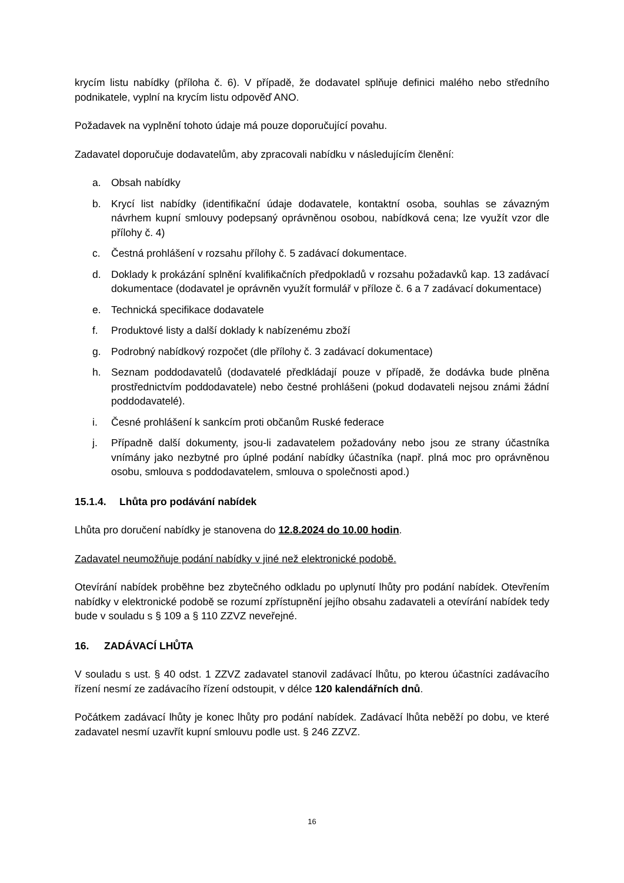krycím listu nabídky (příloha č. 6). V případě, že dodavatel splňuje definici malého nebo středního podnikatele, vyplní na krycím listu odpověď ANO.
Požadavek na vyplnění tohoto údaje má pouze doporučující povahu.
Zadavatel doporučuje dodavatelům, aby zpracovali nabídku v následujícím členění:
a. Obsah nabídky
b. Krycí list nabídky (identifikační údaje dodavatele, kontaktní osoba, souhlas se závazným návrhem kupní smlouvy podepsaný oprávněnou osobou, nabídková cena; lze využít vzor dle přílohy č. 4)
c. Čestná prohlášení v rozsahu přílohy č. 5 zadávací dokumentace.
d. Doklady k prokázání splnění kvalifikačních předpokladů v rozsahu požadavků kap. 13 zadávací dokumentace (dodavatel je oprávněn využít formulář v příloze č. 6 a 7 zadávací dokumentace)
e. Technická specifikace dodavatele
f. Produktové listy a další doklady k nabízenému zboží
g. Podrobný nabídkový rozpočet (dle přílohy č. 3 zadávací dokumentace)
h. Seznam poddodavatelů (dodavatelé předkládají pouze v případě, že dodávka bude plněna prostřednictvím poddodavatele) nebo čestné prohlášeni (pokud dodavateli nejsou známi žádní poddodavatelé).
i. Česné prohlášení k sankcím proti občanům Ruské federace
j. Případně další dokumenty, jsou-li zadavatelem požadovány nebo jsou ze strany účastníka vnímány jako nezbytné pro úplné podání nabídky účastníka (např. plná moc pro oprávněnou osobu, smlouva s poddodavatelem, smlouva o společnosti apod.)
15.1.4. Lhůta pro podávání nabídek
Lhůta pro doručení nabídky je stanovena do 12.8.2024 do 10.00 hodin.
Zadavatel neumožňuje podání nabídky v jiné než elektronické podobě.
Otevírání nabídek proběhne bez zbytečného odkladu po uplynutí lhůty pro podání nabídek. Otevřením nabídky v elektronické podobě se rozumí zpřístupnění jejího obsahu zadavateli a otevírání nabídek tedy bude v souladu s § 109 a § 110 ZZVZ neveřejné.
16. ZADÁVACÍ LHŮTA
V souladu s ust. § 40 odst. 1 ZZVZ zadavatel stanovil zadávací lhůtu, po kterou účastníci zadávacího řízení nesmí ze zadávacího řízení odstoupit, v délce 120 kalendářních dnů.
Počátkem zadávací lhůty je konec lhůty pro podání nabídek. Zadávací lhůta neběží po dobu, ve které zadavatel nesmí uzavřít kupní smlouvu podle ust. § 246 ZZVZ.
16